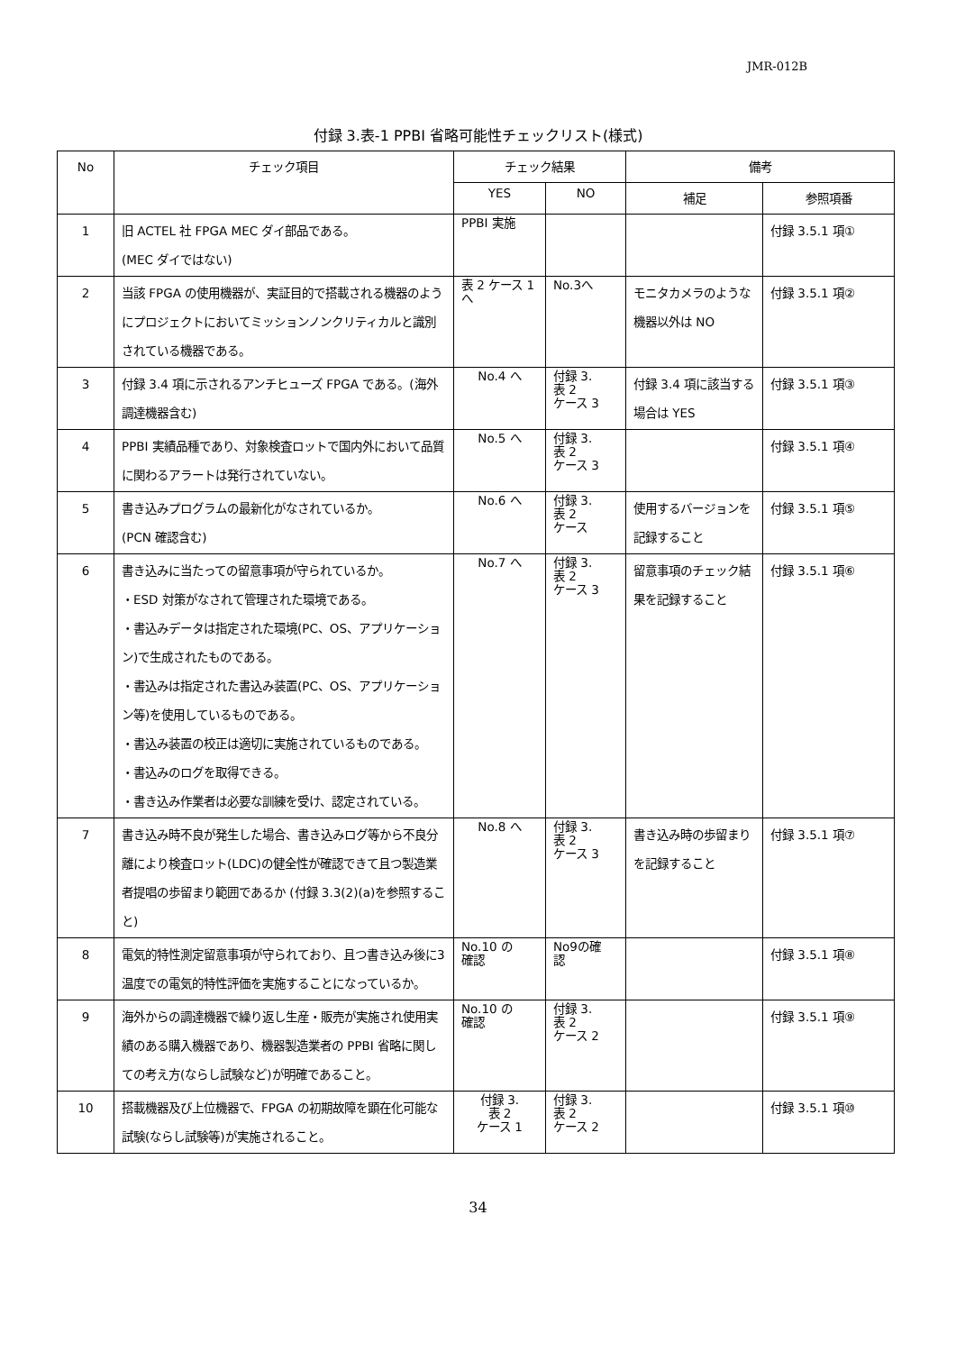JMR-012B
付録 3.表-1 PPBI 省略可能性チェックリスト(様式)
| No | チェック項目 | チェック結果 | | 備考 | |
| --- | --- | --- | --- | --- | --- |
| | | YES | NO | 補足 | 参照項番 |
| 1 | 旧 ACTEL 社 FPGA MEC ダイ部品である。 (MEC ダイではない) | PPBI 実施 | | | 付録 3.5.1 項① |
| 2 | 当該 FPGA の使用機器が、実証目的で搭載される機器のようにプロジェクトにおいてミッションノンクリティカルと識別されている機器である。 | 表 2 ケース 1 へ | No.3へ | モニタカメラのような機器以外は NO | 付録 3.5.1 項② |
| 3 | 付録 3.4 項に示されるアンチヒューズ FPGA である。(海外調達機器含む) | No.4 へ | 付録 3. 表 2 ケース 3 | 付録 3.4 項に該当する場合は YES | 付録 3.5.1 項③ |
| 4 | PPBI 実績品種であり、対象検査ロットで国内外において品質に関わるアラートは発行されていない。 | No.5 へ | 付録 3. 表 2 ケース 3 | | 付録 3.5.1 項④ |
| 5 | 書き込みプログラムの最新化がなされているか。 (PCN 確認含む) | No.6 へ | 付録 3. 表 2 ケース | 使用するバージョンを記録すること | 付録 3.5.1 項⑤ |
| 6 | 書き込みに当たっての留意事項が守られているか。 ・ESD 対策がなされて管理された環境である。 ・書込みデータは指定された環境(PC、OS、アプリケーション)で生成されたものである。 ・書込みは指定された書込み装置(PC、OS、アプリケーション等)を使用しているものである。 ・書込み装置の校正は適切に実施されているものである。 ・書込みのログを取得できる。 ・書き込み作業者は必要な訓練を受け、認定されている。 | No.7 へ | 付録 3. 表 2 ケース 3 | 留意事項のチェック結果を記録すること | 付録 3.5.1 項⑥ |
| 7 | 書き込み時不良が発生した場合、書き込みログ等から不良分離により検査ロット(LDC)の健全性が確認できて且つ製造業者提唱の歩留まり範囲であるか (付録 3.3(2)(a)を参照すること) | No.8 へ | 付録 3. 表 2 ケース 3 | 書き込み時の歩留まりを記録すること | 付録 3.5.1 項⑦ |
| 8 | 電気的特性測定留意事項が守られており、且つ書き込み後に3温度での電気的特性評価を実施することになっているか。 | No.10 の 確認 | No9の確 認 | | 付録 3.5.1 項⑧ |
| 9 | 海外からの調達機器で繰り返し生産・販売が実施され使用実績のある購入機器であり、機器製造業者の PPBI 省略に関しての考え方(ならし試験など)が明確であること。 | No.10 の 確認 | 付録 3. 表 2 ケース 2 | | 付録 3.5.1 項⑨ |
| 10 | 搭載機器及び上位機器で、FPGA の初期故障を顕在化可能な試験(ならし試験等)が実施されること。 | 付録 3. 表 2 ケース 1 | 付録 3. 表 2 ケース 2 | | 付録 3.5.1 項⑩ |
34